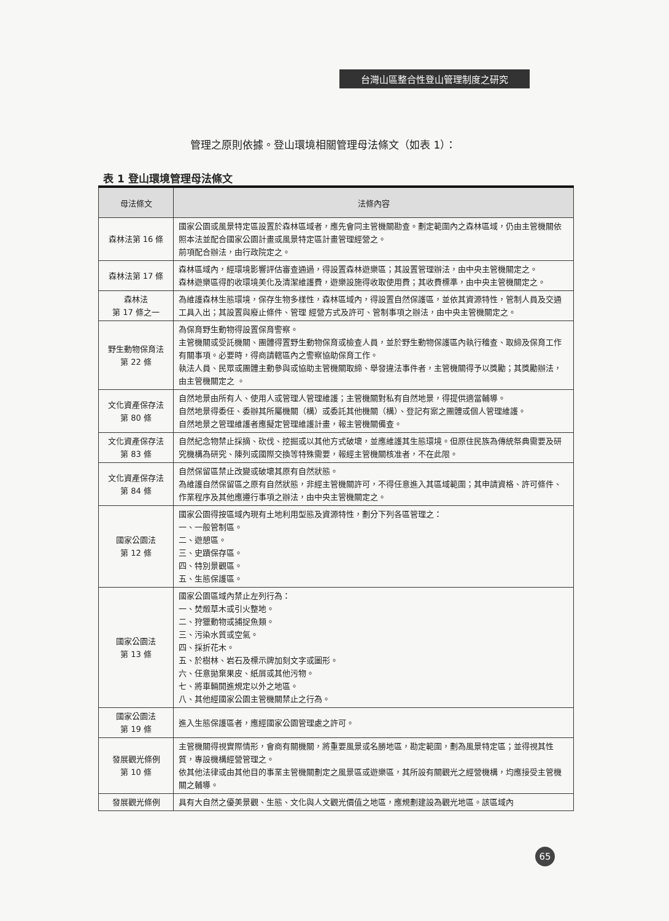台灣山區整合性登山管理制度之研究
管理之原則依據。登山環境相關管理母法條文（如表 1）：
表 1 登山環境管理母法條文
| 母法條文 | 法條內容 |
| --- | --- |
| 森林法第 16 條 | 國家公園或風景特定區設置於森林區域者，應先會同主管機關勘查。劃定範圍內之森林區域，仍由主管機關依照本法並配合國家公園計畫或風景特定區計畫管理經營之。 前項配合辦法，由行政院定之。 |
| 森林法第 17 條 | 森林區域內，經環境影響評估審查通過，得設置森林遊樂區；其設置管理辦法，由中央主管機關定之。 森林遊樂區得酌收環境美化及清潔維護費，遊樂設施得收取使用費；其收費標準，由中央主管機關定之。 |
| 森林法 第 17 條之一 | 為維護森林生態環境，保存生物多樣性，森林區域內，得設置自然保護區，並依其資源特性，管制人員及交通工具入出；其設置與廢止條件、管理 經營方式及許可、管制事項之辦法，由中央主管機關定之。 |
| 野生動物保育法 第 22 條 | 為保育野生動物得設置保育警察。 主管機關或受託機關、團體得置野生動物保育或檢查人員，並於野生動物保護區內執行稽查、取締及保育工作有關事項。必要時，得商請轄區內之警察協助保育工作。 執法人員、民眾或團體主動參與或協助主管機關取締、舉發違法事件者，主管機關得予以獎勵；其獎勵辦法，由主管機關定之 。 |
| 文化資產保存法 第 80 條 | 自然地景由所有人、使用人或管理人管理維護；主管機關對私有自然地景，得提供適當輔導。 自然地景得委任、委辦其所屬機關（構）或委託其他機關（構）、登記有案之團體或個人管理維護。 自然地景之管理維護者應擬定管理維護計畫，報主管機關備查。 |
| 文化資產保存法 第 83 條 | 自然紀念物禁止採摘、砍伐、挖掘或以其他方式破壞，並應維護其生態環境。但原住民族為傳統祭典需要及研究機構為研究、陳列或國際交換等特殊需要，報經主管機關核准者，不在此限。 |
| 文化資產保存法 第 84 條 | 自然保留區禁止改變或破壞其原有自然狀態。 為維護自然保留區之原有自然狀態，非經主管機關許可，不得任意進入其區域範圍；其申請資格、許可條件、作業程序及其他應遵行事項之辦法，由中央主管機關定之。 |
| 國家公園法 第 12 條 | 國家公園得按區域內現有土地利用型態及資源特性，劃分下列各區管理之： 一、一般管制區。 二、遊憩區。 三、史蹟保存區。 四、特別景觀區。 五、生態保護區。 |
| 國家公園法 第 13 條 | 國家公園區域內禁止左列行為： 一、焚燬草木或引火整地。 二、狩獵動物或捕捉魚類。 三、污染水質或空氣。 四、採折花木。 五、於樹林、岩石及標示牌加刻文字或圖形。 六、任意拋棄果皮、紙屑或其他污物。 七、將車輛開進規定以外之地區。 八、其他經國家公園主管機關禁止之行為。 |
| 國家公園法 第 19 條 | 進入生態保護區者，應經國家公園管理處之許可。 |
| 發展觀光條例 第 10 條 | 主管機關得視實際情形，會商有關機關，將重要風景或名勝地區，勘定範圍，劃為風景特定區；並得視其性質，專設機構經營管理之。 依其他法律或由其他目的事業主管機關劃定之風景區或遊樂區，其所設有關觀光之經營機構，均應接受主管機關之輔導。 |
| 發展觀光條例 | 具有大自然之優美景觀、生態、文化與人文觀光價值之地區，應規劃建設為觀光地區。該區域內 |
65